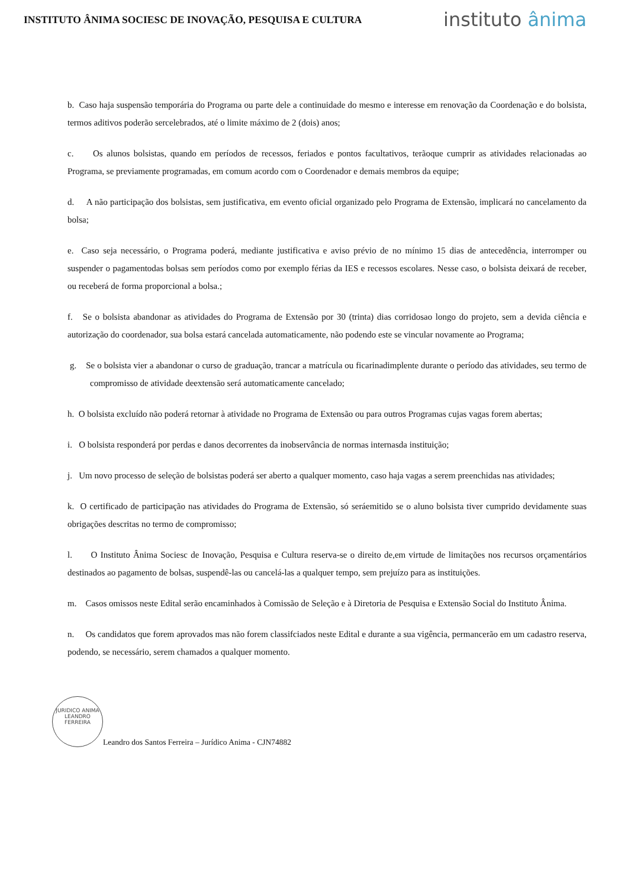INSTITUTO ÂNIMA SOCIESC DE INOVAÇÃO, PESQUISA E CULTURA
instituto ânima
b. Caso haja suspensão temporária do Programa ou parte dele a continuidade do mesmo e interesse em renovação da Coordenação e do bolsista, termos aditivos poderão sercelebrados, até o limite máximo de 2 (dois) anos;
c. Os alunos bolsistas, quando em períodos de recessos, feriados e pontos facultativos, terãoque cumprir as atividades relacionadas ao Programa, se previamente programadas, em comum acordo com o Coordenador e demais membros da equipe;
d. A não participação dos bolsistas, sem justificativa, em evento oficial organizado pelo Programa de Extensão, implicará no cancelamento da bolsa;
e. Caso seja necessário, o Programa poderá, mediante justificativa e aviso prévio de no mínimo 15 dias de antecedência, interromper ou suspender o pagamentodas bolsas sem períodos como por exemplo férias da IES e recessos escolares. Nesse caso, o bolsista deixará de receber, ou receberá de forma proporcional a bolsa.;
f. Se o bolsista abandonar as atividades do Programa de Extensão por 30 (trinta) dias corridosao longo do projeto, sem a devida ciência e autorização do coordenador, sua bolsa estará cancelada automaticamente, não podendo este se vincular novamente ao Programa;
g. Se o bolsista vier a abandonar o curso de graduação, trancar a matrícula ou ficarinadimplente durante o período das atividades, seu termo de compromisso de atividade deextensão será automaticamente cancelado;
h. O bolsista excluído não poderá retornar à atividade no Programa de Extensão ou para outros Programas cujas vagas forem abertas;
i. O bolsista responderá por perdas e danos decorrentes da inobservância de normas internasda instituição;
j. Um novo processo de seleção de bolsistas poderá ser aberto a qualquer momento, caso haja vagas a serem preenchidas nas atividades;
k. O certificado de participação nas atividades do Programa de Extensão, só seráemitido se o aluno bolsista tiver cumprido devidamente suas obrigações descritas no termo de compromisso;
l. O Instituto Ânima Sociesc de Inovação, Pesquisa e Cultura reserva-se o direito de,em virtude de limitações nos recursos orçamentários destinados ao pagamento de bolsas, suspendê-las ou cancelá-las a qualquer tempo, sem prejuízo para as instituições.
m. Casos omissos neste Edital serão encaminhados à Comissão de Seleção e à Diretoria de Pesquisa e Extensão Social do Instituto Ânima.
n. Os candidatos que forem aprovados mas não forem classifciados neste Edital e durante a sua vigência, permancerão em um cadastro reserva, podendo, se necessário, serem chamados a qualquer momento.
JURIDICO ANIMA
LEANDRO FERREIRA
Leandro dos Santos Ferreira – Jurídico Anima - CJN74882